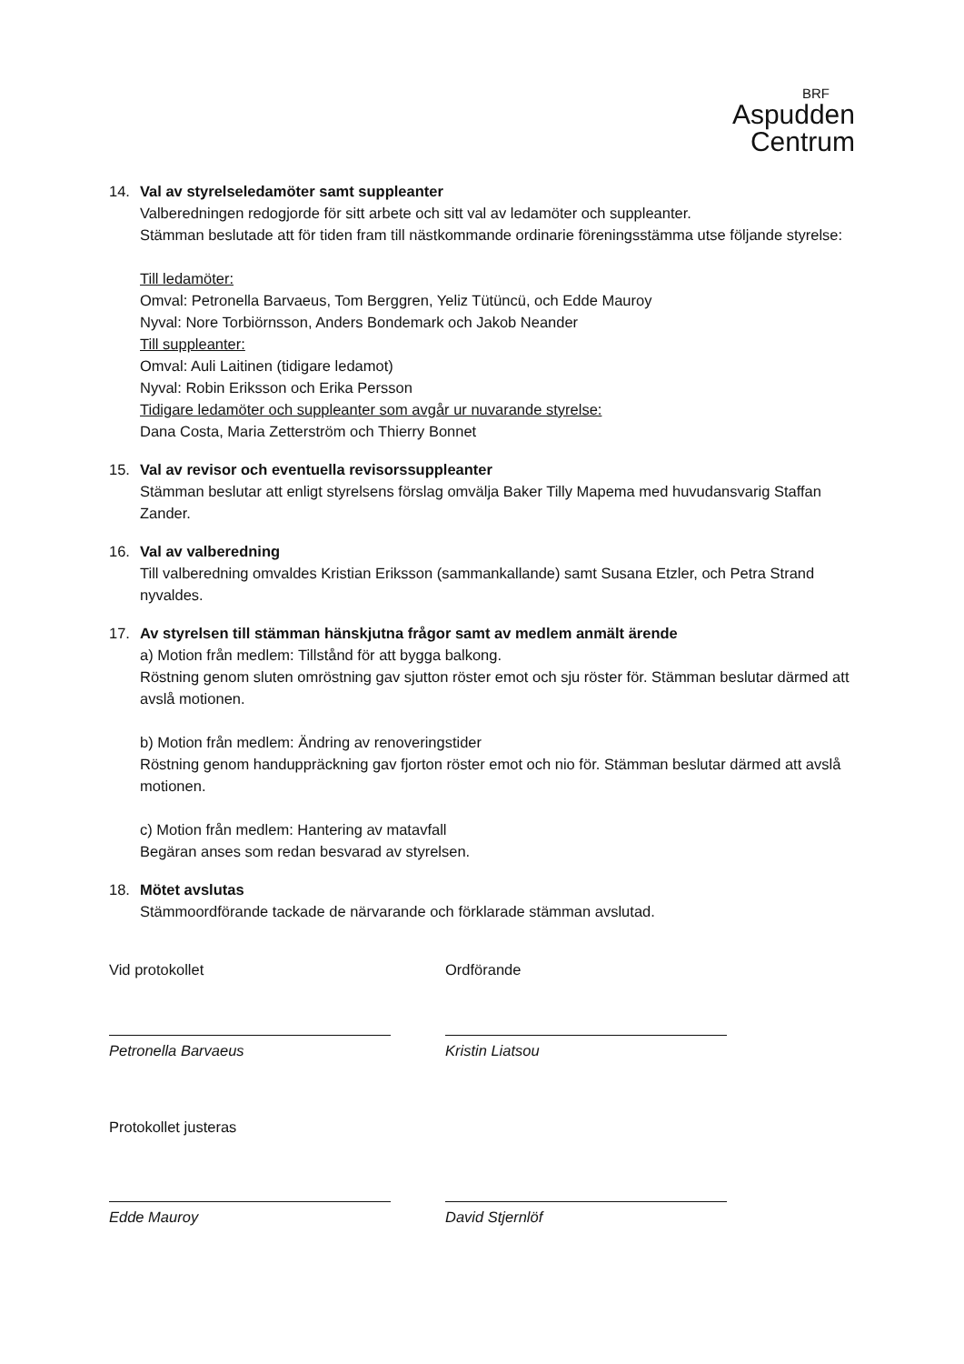BRF
Aspudden
Centrum
14. Val av styrelseledamöter samt suppleanter
Valberedningen redogjorde för sitt arbete och sitt val av ledamöter och suppleanter.
Stämman beslutade att för tiden fram till nästkommande ordinarie föreningsstämma utse följande styrelse:
Till ledamöter:
Omval: Petronella Barvaeus, Tom Berggren, Yeliz Tütüncü, och Edde Mauroy
Nyval: Nore Torbiörnsson, Anders Bondemark och Jakob Neander
Till suppleanter:
Omval: Auli Laitinen (tidigare ledamot)
Nyval: Robin Eriksson och Erika Persson
Tidigare ledamöter och suppleanter som avgår ur nuvarande styrelse:
Dana Costa, Maria Zetterström och Thierry Bonnet
15. Val av revisor och eventuella revisorssuppleanter
Stämman beslutar att enligt styrelsens förslag omvälja Baker Tilly Mapema med huvudansvarig Staffan Zander.
16. Val av valberedning
Till valberedning omvaldes Kristian Eriksson (sammankallande) samt Susana Etzler, och Petra Strand nyvaldes.
17. Av styrelsen till stämman hänskjutna frågor samt av medlem anmält ärende
a) Motion från medlem: Tillstånd för att bygga balkong.
Röstning genom sluten omröstning gav sjutton röster emot och sju röster för. Stämman beslutar därmed att avslå motionen.
b) Motion från medlem: Ändring av renoveringstider
Röstning genom handuppräckning gav fjorton röster emot och nio för. Stämman beslutar därmed att avslå motionen.
c) Motion från medlem: Hantering av matavfall
Begäran anses som redan besvarad av styrelsen.
18. Mötet avslutas
Stämmoordförande tackade de närvarande och förklarade stämman avslutad.
Vid protokollet
Petronella Barvaeus
Ordförande
Kristin Liatsou
Protokollet justeras
Edde Mauroy David Stjernlöf